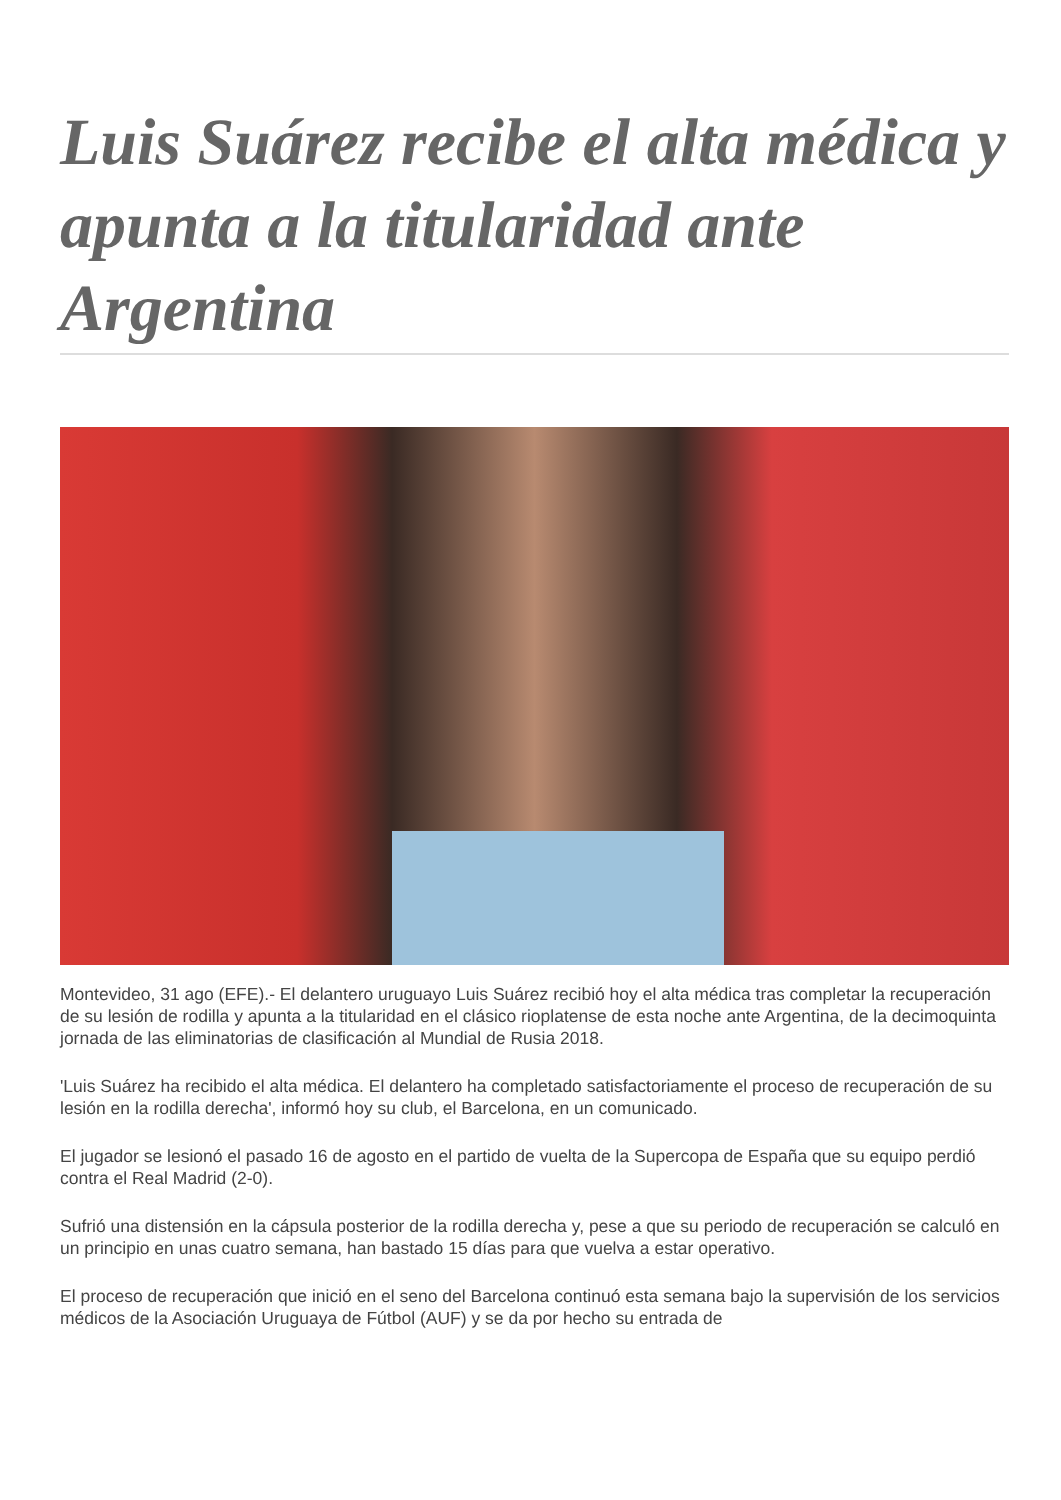Luis Suárez recibe el alta médica y apunta a la titularidad ante Argentina
Montevideo, 31 ago (EFE).- El delantero uruguayo Luis Suárez recibió hoy el alta médica tras completar la recuperación de su lesión de rodilla y apunta a la titularidad en el clásico rioplatense de esta noche ante Argentina, de la decimoquinta jornada de las eliminatorias de clasificación al Mundial de Rusia 2018.
'Luis Suárez ha recibido el alta médica. El delantero ha completado satisfactoriamente el proceso de recuperación de su lesión en la rodilla derecha', informó hoy su club, el Barcelona, en un comunicado.
El jugador se lesionó el pasado 16 de agosto en el partido de vuelta de la Supercopa de España que su equipo perdió contra el Real Madrid (2-0).
Sufrió una distensión en la cápsula posterior de la rodilla derecha y, pese a que su periodo de recuperación se calculó en un principio en unas cuatro semana, han bastado 15 días para que vuelva a estar operativo.
El proceso de recuperación que inició en el seno del Barcelona continuó esta semana bajo la supervisión de los servicios médicos de la Asociación Uruguaya de Fútbol (AUF) y se da por hecho su entrada de